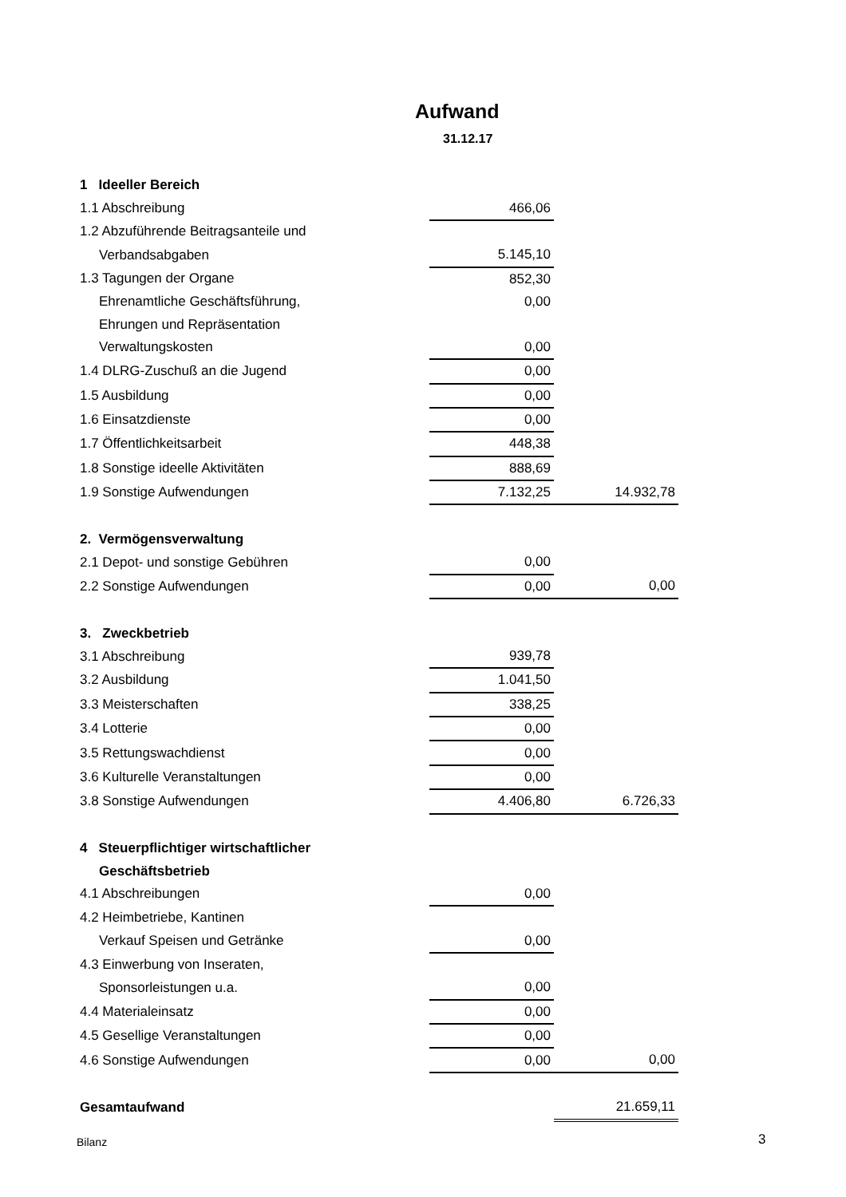Aufwand
31.12.17
| 1 Ideeller Bereich | | |
| 1.1 Abschreibung | 466,06 | |
| 1.2 Abzuführende Beitragsanteile und | | |
| Verbandsabgaben | 5.145,10 | |
| 1.3 Tagungen der Organe | 852,30 | |
| Ehrenamtliche Geschäftsführung, | 0,00 | |
| Ehrungen und Repräsentation | | |
| Verwaltungskosten | 0,00 | |
| 1.4 DLRG-Zuschuß an die Jugend | 0,00 | |
| 1.5 Ausbildung | 0,00 | |
| 1.6 Einsatzdienste | 0,00 | |
| 1.7 Öffentlichkeitsarbeit | 448,38 | |
| 1.8 Sonstige ideelle Aktivitäten | 888,69 | |
| 1.9 Sonstige Aufwendungen | 7.132,25 | 14.932,78 |
| 2. Vermögensverwaltung | | |
| 2.1 Depot- und sonstige Gebühren | 0,00 | |
| 2.2 Sonstige Aufwendungen | 0,00 | 0,00 |
| 3. Zweckbetrieb | | |
| 3.1 Abschreibung | 939,78 | |
| 3.2 Ausbildung | 1.041,50 | |
| 3.3 Meisterschaften | 338,25 | |
| 3.4 Lotterie | 0,00 | |
| 3.5 Rettungswachdienst | 0,00 | |
| 3.6 Kulturelle Veranstaltungen | 0,00 | |
| 3.8 Sonstige Aufwendungen | 4.406,80 | 6.726,33 |
| 4 Steuerpflichtiger wirtschaftlicher | | |
| Geschäftsbetrieb | | |
| 4.1 Abschreibungen | 0,00 | |
| 4.2 Heimbetriebe, Kantinen | | |
| Verkauf Speisen und Getränke | 0,00 | |
| 4.3 Einwerbung von Inseraten, | | |
| Sponsorleistungen u.a. | 0,00 | |
| 4.4 Materialeinsatz | 0,00 | |
| 4.5 Gesellige Veranstaltungen | 0,00 | |
| 4.6 Sonstige Aufwendungen | 0,00 | 0,00 |
| Gesamtaufwand | | 21.659,11 |
Bilanz 3